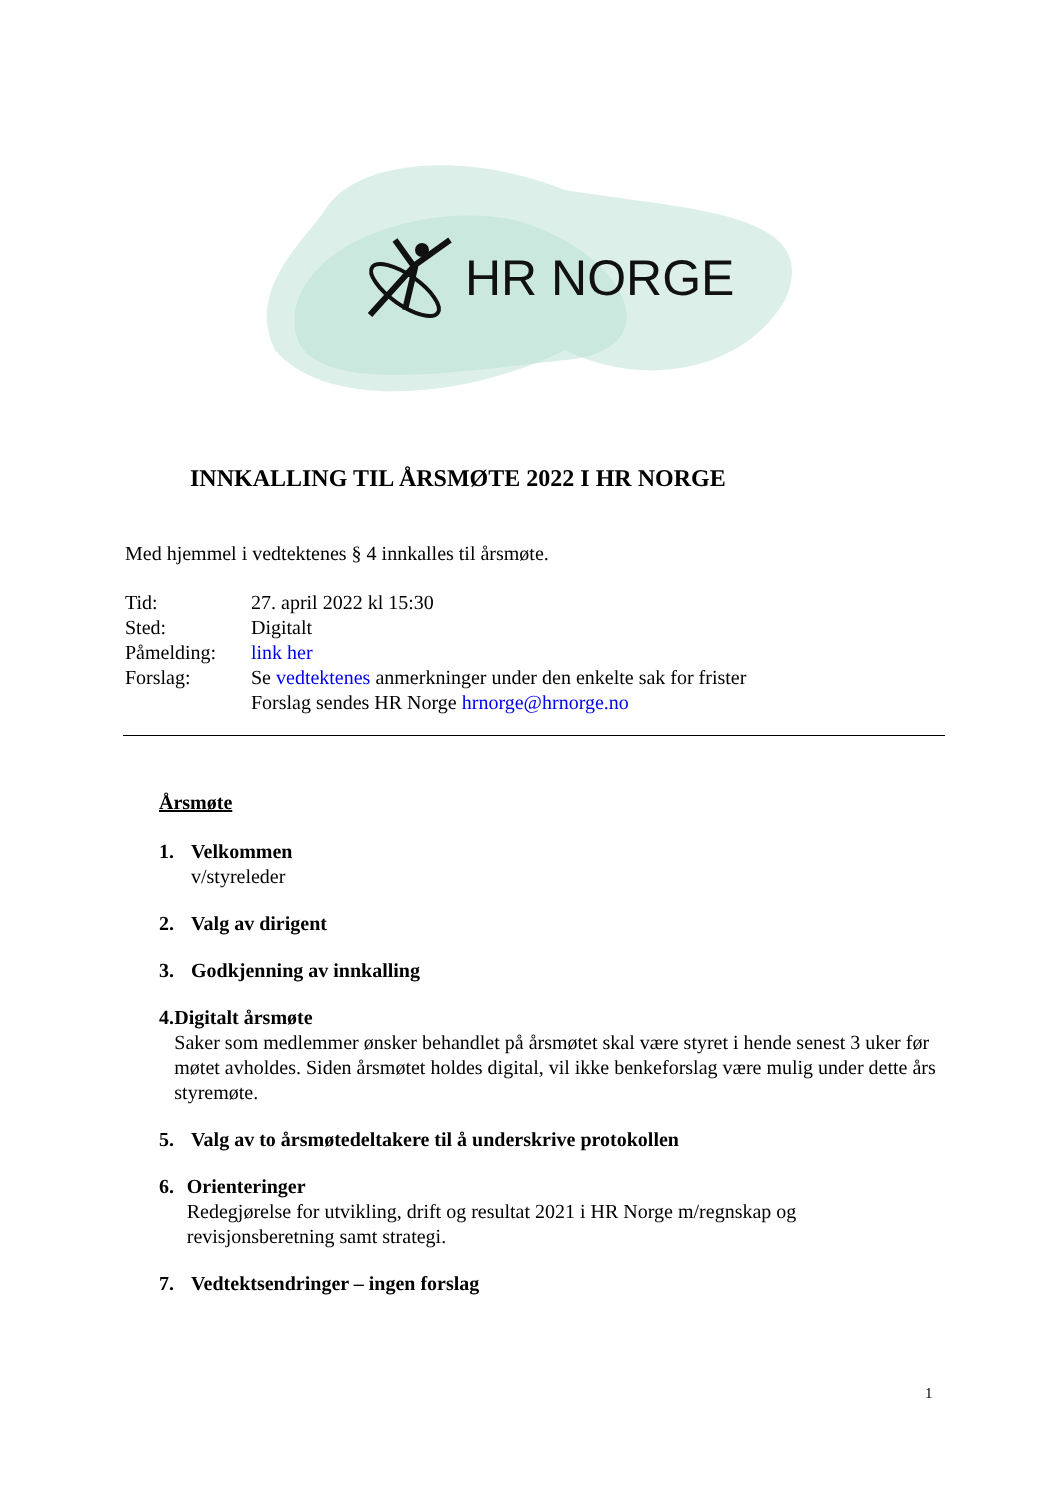HR NORGE
INNKALLING TIL ÅRSMØTE 2022 I HR NORGE
Med hjemmel i vedtektenes § 4 innkalles til årsmøte.
| Tid: | 27. april 2022 kl 15:30 |
| Sted: | Digitalt |
| Påmelding: | link her |
| Forslag: | Se vedtektenes anmerkninger under den enkelte sak for frister Forslag sendes HR Norge hrnorge@hrnorge.no |
Årsmøte
1. Velkommen
v/styreleder
2. Valg av dirigent
3. Godkjenning av innkalling
4. Digitalt årsmøte
Saker som medlemmer ønsker behandlet på årsmøtet skal være styret i hende senest 3 uker før møtet avholdes. Siden årsmøtet holdes digital, vil ikke benkeforslag være mulig under dette års styremøte.
5. Valg av to årsmøtedeltakere til å underskrive protokollen
6. Orienteringer
Redegjørelse for utvikling, drift og resultat 2021 i HR Norge m/regnskap og revisjonsberetning samt strategi.
7. Vedtektsendringer – ingen forslag
1